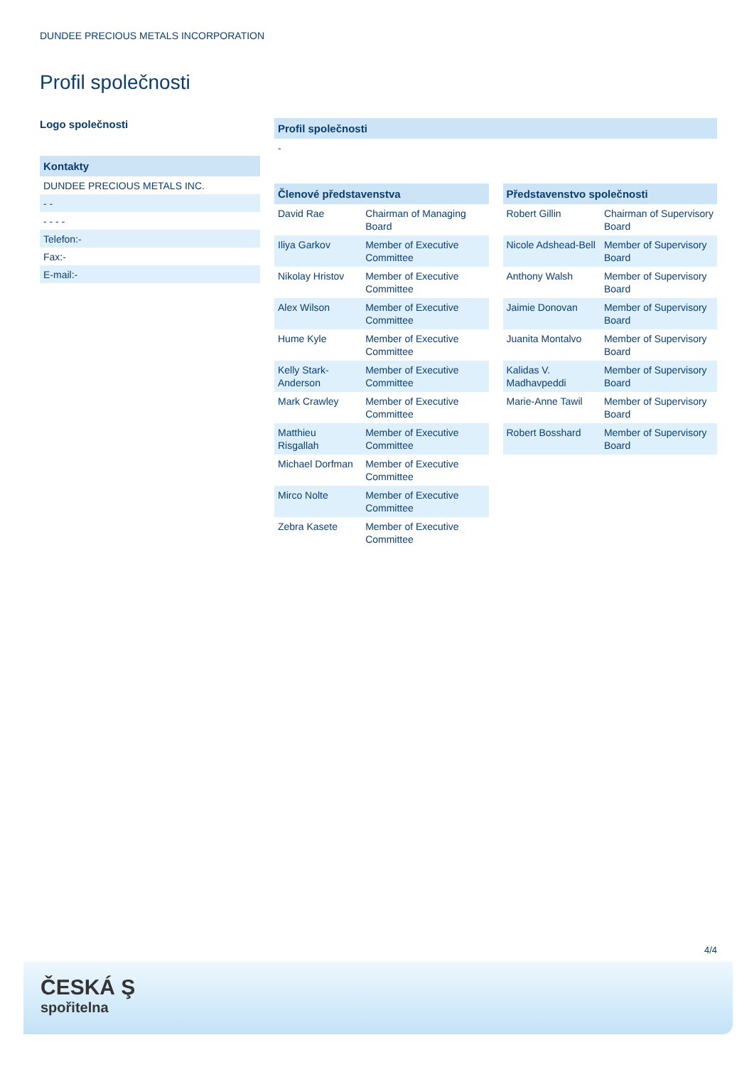DUNDEE PRECIOUS METALS INCORPORATION
Profil společnosti
Logo společnosti
Kontakty
DUNDEE PRECIOUS METALS INC.
- -
- - - -
Telefon:-
Fax:-
E-mail:-
Profil společnosti
-
Členové představenstva
| David Rae | Chairman of Managing Board |
| Iliya Garkov | Member of Executive Committee |
| Nikolay Hristov | Member of Executive Committee |
| Alex Wilson | Member of Executive Committee |
| Hume Kyle | Member of Executive Committee |
| Kelly Stark-Anderson | Member of Executive Committee |
| Mark Crawley | Member of Executive Committee |
| Matthieu Risgallah | Member of Executive Committee |
| Michael Dorfman | Member of Executive Committee |
| Mirco Nolte | Member of Executive Committee |
| Zebra Kasete | Member of Executive Committee |
Představenstvo společnosti
| Robert Gillin | Chairman of Supervisory Board |
| Nicole Adshead-Bell | Member of Supervisory Board |
| Anthony Walsh | Member of Supervisory Board |
| Jaimie Donovan | Member of Supervisory Board |
| Juanita Montalvo | Member of Supervisory Board |
| Kalidas V. Madhavpeddi | Member of Supervisory Board |
| Marie-Anne Tawil | Member of Supervisory Board |
| Robert Bosshard | Member of Supervisory Board |
4/4
ČESKÁ Ş
spořitelna